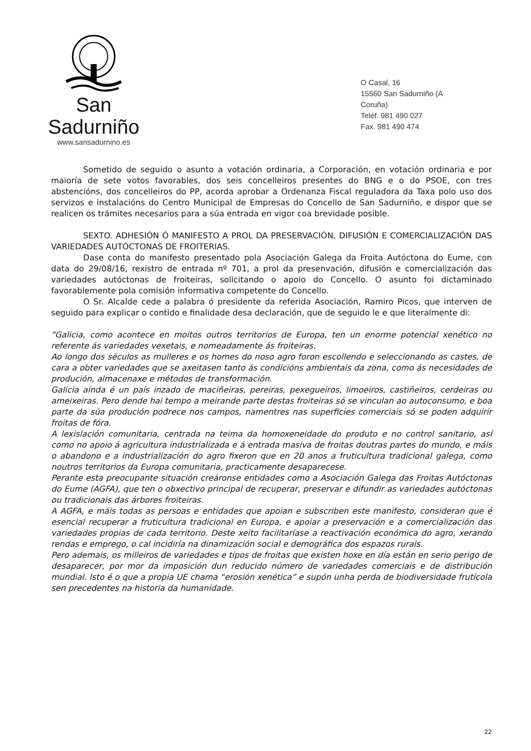San Sadurniño
www.sansadurnino.es
O Casal, 16
15560 San Sadurniño (A Coruña)
Teléf. 981 490 027
Fax. 981 490 474
Sometido de seguido o asunto a votación ordinaria, a Corporación, en votación ordinaria e por maioría de sete votos favorables, dos seis concelleiros presentes do BNG e o do PSOE, con tres abstencións, dos concelleiros do PP, acorda aprobar a Ordenanza Fiscal reguladora da Taxa polo uso dos servizos e instalacións do Centro Municipal de Empresas do Concello de San Sadurniño, e dispor que se realicen os trámites necesarios para a súa entrada en vigor coa brevidade posible.
SEXTO. ADHESIÓN Ó MANIFESTO A PROL DA PRESERVACIÓN, DIFUSIÓN E COMERCIALIZACIÓN DAS VARIEDADES AUTÓCTONAS DE FROITERIAS.
Dase conta do manifesto presentado pola Asociación Galega da Froita Autóctona do Eume, con data do 29/08/16, rexistro de entrada nº 701, a prol da presenvación, difusión e comercialización das variedades autóctonas de froiteiras, solicitando o apoio do Concello. O asunto foi dictaminado favorablemente pola comisión informativa competente do Concello.
O Sr. Alcalde cede a palabra ó presidente da referida Asociación, Ramiro Picos, que interven de seguido para explicar o contido e finalidade desa declaración, que de seguido le e que literalmente di:
“Galicia, como acontece en moitos outros territorios de Europa, ten un enorme potencial xenético no referente ás variedades vexetais, e nomeadamente ás froiteiras.
Ao longo dos séculos as mulleres e os homes do noso agro foron escollendo e seleccionando as castes, de cara a obter variedades que se axeitasen tanto ás condicións ambientais da zona, como ás necesidades de produción, almacenaxe e métodos de transformación.
Galicia aínda é un país inzado de maciñeiras, pereiras, pexegueiros, limoeiros, castiñeiros, cerdeiras ou ameixeiras. Pero dende hai tempo a meirande parte destas froiteiras só se vinculan ao autoconsumo, e boa parte da súa produción podrece nos campos, namentres nas superficies comerciais só se poden adquirir froitas de fóra.
A lexislación comunitaria, centrada na teima da homoxeneidade do produto e no control sanitario, así como no apoio á agricultura industrializada e á entrada masiva de froitas doutras partes do mundo, e máis o abandono e a industrialización do agro fixeron que en 20 anos a fruticultura tradicional galega, como noutros territorios da Europa comunitaria, practicamente desaparecese.
Perante esta preocupante situación creáronse entidades como a Asociación Galega das Froitas Autóctonas do Eume (AGFA), que ten o obxectivo principal de recuperar, preservar e difundir as variedades autóctonas ou tradicionais das árbores froiteiras.
A AGFA, e máis todas as persoas e entidades que apoian e subscriben este manifesto, consideran que é esencial recuperar a fruticultura tradicional en Europa, e apoiar a preservación e a comercialización das variedades propias de cada territorio. Deste xeito facilitaríase a reactivación económica do agro, xerando rendas e emprego, o cal incidiría na dinamización social e demográfica dos espazos rurais.
Pero ademais, os milleiros de variedades e tipos de froitas que existen hoxe en día están en serio perigo de desaparecer, por mor da imposición dun reducido número de variedades comerciais e de distribución mundial. Isto é o que a propia UE chama “erosión xenética” e supón unha perda de biodiversidade frutícola sen precedentes na historia da humanidade.
22